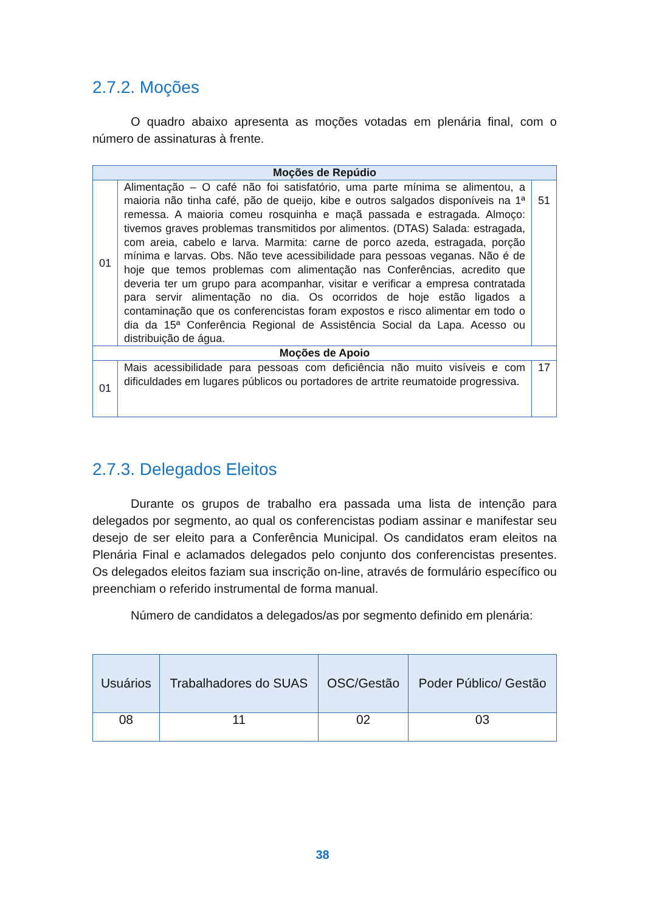2.7.2. Moções
O quadro abaixo apresenta as moções votadas em plenária final, com o número de assinaturas à frente.
| Moções de Repúdio | | |
| --- | --- | --- |
| 01 | Alimentação – O café não foi satisfatório, uma parte mínima se alimentou, a maioria não tinha café, pão de queijo, kibe e outros salgados disponíveis na 1ª remessa. A maioria comeu rosquinha e maçã passada e estragada. Almoço: tivemos graves problemas transmitidos por alimentos. (DTAS) Salada: estragada, com areia, cabelo e larva. Marmita: carne de porco azeda, estragada, porção mínima e larvas. Obs. Não teve acessibilidade para pessoas veganas. Não é de hoje que temos problemas com alimentação nas Conferências, acredito que deveria ter um grupo para acompanhar, visitar e verificar a empresa contratada para servir alimentação no dia. Os ocorridos de hoje estão ligados a contaminação que os conferencistas foram expostos e risco alimentar em todo o dia da 15ª Conferência Regional de Assistência Social da Lapa. Acesso ou distribuição de água. | 51 |
| Moções de Apoio | | |
| 01 | Mais acessibilidade para pessoas com deficiência não muito visíveis e com dificuldades em lugares públicos ou portadores de artrite reumatoide progressiva. | 17 |
2.7.3. Delegados Eleitos
Durante os grupos de trabalho era passada uma lista de intenção para delegados por segmento, ao qual os conferencistas podiam assinar e manifestar seu desejo de ser eleito para a Conferência Municipal. Os candidatos eram eleitos na Plenária Final e aclamados delegados pelo conjunto dos conferencistas presentes. Os delegados eleitos faziam sua inscrição on-line, através de formulário específico ou preenchiam o referido instrumental de forma manual.
Número de candidatos a delegados/as por segmento definido em plenária:
| Usuários | Trabalhadores do SUAS | OSC/Gestão | Poder Público/ Gestão |
| --- | --- | --- | --- |
| 08 | 11 | 02 | 03 |
38